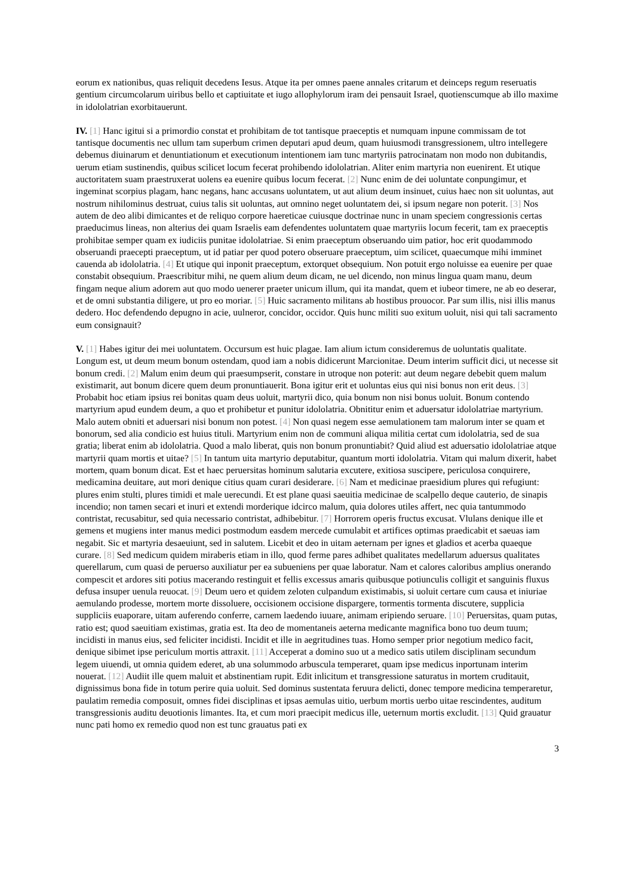eorum ex nationibus, quas reliquit decedens Iesus. Atque ita per omnes paene annales critarum et deinceps regum reseruatis gentium circumcolarum uiribus bello et captiuitate et iugo allophylorum iram dei pensauit Israel, quotienscumque ab illo maxime in idololatrian exorbitauerunt.
IV. [1] Hanc igitui si a primordio constat et prohibitam de tot tantisque praeceptis et numquam inpune commissam de tot tantisque documentis nec ullum tam superbum crimen deputari apud deum, quam huiusmodi transgressionem, ultro intellegere debemus diuinarum et denuntiationum et executionum intentionem iam tunc martyriis patrocinatam non modo non dubitandis, uerum etiam sustinendis, quibus scilicet locum fecerat prohibendo idololatrian. Aliter enim martyria non euenirent. Et utique auctoritatem suam praestruxerat uolens ea euenire quibus locum fecerat. [2] Nunc enim de dei uoluntate conpungimur, et ingeminat scorpius plagam, hanc negans, hanc accusans uoluntatem, ut aut alium deum insinuet, cuius haec non sit uoluntas, aut nostrum nihilominus destruat, cuius talis sit uoluntas, aut omnino neget uoluntatem dei, si ipsum negare non poterit. [3] Nos autem de deo alibi dimicantes et de reliquo corpore haereticae cuiusque doctrinae nunc in unam speciem congressionis certas praeducimus lineas, non alterius dei quam Israelis eam defendentes uoluntatem quae martyriis locum fecerit, tam ex praeceptis prohibitae semper quam ex iudiciis punitae idololatriae. Si enim praeceptum obseruando uim patior, hoc erit quodammodo obseruandi praecepti praeceptum, ut id patiar per quod potero obseruare praeceptum, uim scilicet, quaecumque mihi imminet cauenda ab idololatria. [4] Et utique qui inponit praeceptum, extorquet obsequium. Non potuit ergo noluisse ea euenire per quae constabit obsequium. Praescribitur mihi, ne quem alium deum dicam, ne uel dicendo, non minus lingua quam manu, deum fingam neque alium adorem aut quo modo uenerer praeter unicum illum, qui ita mandat, quem et iubeor timere, ne ab eo deserar, et de omni substantia diligere, ut pro eo moriar. [5] Huic sacramento militans ab hostibus prouocor. Par sum illis, nisi illis manus dedero. Hoc defendendo depugno in acie, uulneror, concidor, occidor. Quis hunc militi suo exitum uoluit, nisi qui tali sacramento eum consignauit?
V. [1] Habes igitur dei mei uoluntatem. Occursum est huic plagae. Iam alium ictum consideremus de uoluntatis qualitate. Longum est, ut deum meum bonum ostendam, quod iam a nobis didicerunt Marcionitae. Deum interim sufficit dici, ut necesse sit bonum credi. [2] Malum enim deum qui praesumpserit, constare in utroque non poterit: aut deum negare debebit quem malum existimarit, aut bonum dicere quem deum pronuntiauerit. Bona igitur erit et uoluntas eius qui nisi bonus non erit deus. [3] Probabit hoc etiam ipsius rei bonitas quam deus uoluit, martyrii dico, quia bonum non nisi bonus uoluit. Bonum contendo martyrium apud eundem deum, a quo et prohibetur et punitur idololatria. Obnititur enim et aduersatur idololatriae martyrium. Malo autem obniti et aduersari nisi bonum non potest. [4] Non quasi negem esse aemulationem tam malorum inter se quam et bonorum, sed alia condicio est huius tituli. Martyrium enim non de communi aliqua militia certat cum idololatria, sed de sua gratia; liberat enim ab idololatria. Quod a malo liberat, quis non bonum pronuntiabit? Quid aliud est aduersatio idololatriae atque martyrii quam mortis et uitae? [5] In tantum uita martyrio deputabitur, quantum morti idololatria. Vitam qui malum dixerit, habet mortem, quam bonum dicat. Est et haec peruersitas hominum salutaria excutere, exitiosa suscipere, periculosa conquirere, medicamina deuitare, aut mori denique citius quam curari desiderare. [6] Nam et medicinae praesidium plures qui refugiunt: plures enim stulti, plures timidi et male uerecundi. Et est plane quasi saeuitia medicinae de scalpello deque cauterio, de sinapis incendio; non tamen secari et inuri et extendi morderique idcirco malum, quia dolores utiles affert, nec quia tantummodo contristat, recusabitur, sed quia necessario contristat, adhibebitur. [7] Horrorem operis fructus excusat. Vlulans denique ille et gemens et mugiens inter manus medici postmodum easdem mercede cumulabit et artifices optimas praedicabit et saeuas iam negabit. Sic et martyria desaeuiunt, sed in salutem. Licebit et deo in uitam aeternam per ignes et gladios et acerba quaeque curare. [8] Sed medicum quidem miraberis etiam in illo, quod ferme pares adhibet qualitates medellarum aduersus qualitates querellarum, cum quasi de peruerso auxiliatur per ea subueniens per quae laboratur. Nam et calores caloribus amplius onerando compescit et ardores siti potius macerando restinguit et fellis excessus amaris quibusque potiunculis colligit et sanguinis fluxus defusa insuper uenula reuocat. [9] Deum uero et quidem zeloten culpandum existimabis, si uoluit certare cum causa et iniuriae aemulando prodesse, mortem morte dissoluere, occisionem occisione dispargere, tormentis tormenta discutere, supplicia suppliciis euaporare, uitam auferendo conferre, carnem laedendo iuuare, animam eripiendo seruare. [10] Peruersitas, quam putas, ratio est; quod saeuitiam existimas, gratia est. Ita deo de momentaneis aeterna medicante magnifica bono tuo deum tuum; incidisti in manus eius, sed feliciter incidisti. Incidit et ille in aegritudines tuas. Homo semper prior negotium medico facit, denique sibimet ipse periculum mortis attraxit. [11] Acceperat a domino suo ut a medico satis utilem disciplinam secundum legem uiuendi, ut omnia quidem ederet, ab una solummodo arbuscula temperaret, quam ipse medicus inportunam interim nouerat. [12] Audiit ille quem maluit et abstinentiam rupit. Edit inlicitum et transgressione saturatus in mortem cruditauit, dignissimus bona fide in totum perire quia uoluit. Sed dominus sustentata feruura delicti, donec tempore medicina temperaretur, paulatim remedia composuit, omnes fidei disciplinas et ipsas aemulas uitio, uerbum mortis uerbo uitae rescindentes, auditum transgressionis auditu deuotionis limantes. Ita, et cum mori praecipit medicus ille, ueternum mortis excludit. [13] Quid grauatur nunc pati homo ex remedio quod non est tunc grauatus pati ex
3